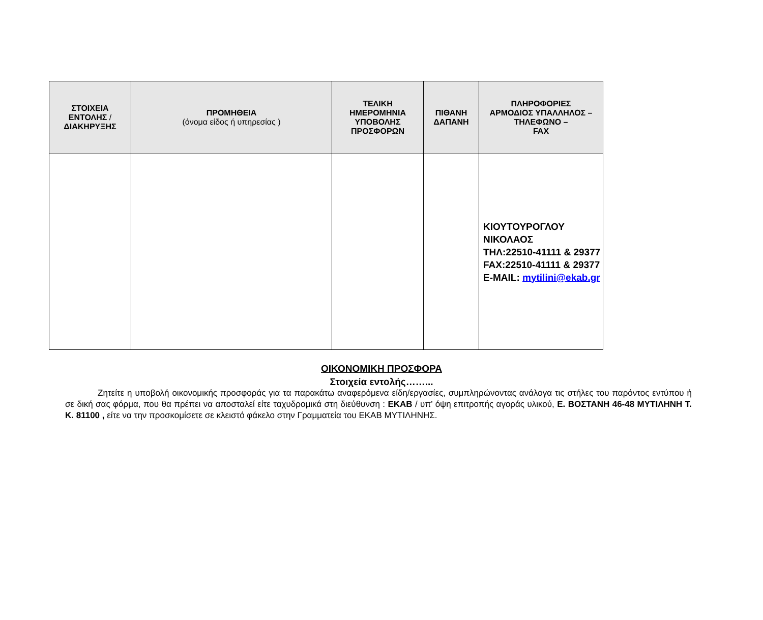| ΣΤΟΙΧΕΙΑ ΕΝΤΟΛΗΣ / ΔΙΑΚΗΡΥΞΗΣ | ΠΡΟΜΗΘΕΙΑ (όνομα είδος ή υπηρεσίας ) | ΤΕΛΙΚΗ ΗΜΕΡΟΜΗΝΙΑ ΥΠΟΒΟΛΗΣ ΠΡΟΣΦΟΡΩΝ | ΠΙΘΑΝΗ ΔΑΠΑΝΗ | ΠΛΗΡΟΦΟΡΙΕΣ ΑΡΜΟΔΙΟΣ ΥΠΑΛΛΗΛΟΣ – ΤΗΛΕΦΩΝΟ – FAX |
| --- | --- | --- | --- | --- |
| | | | | ΚΙΟΥΤΟΥΡΟΓΛΟΥ ΝΙΚΟΛΑΟΣ ΤΗΛ:22510-41111 & 29377 FAX:22510-41111 & 29377 E-MAIL: mytilini@ekab.gr |
ΟΙΚΟΝΟΜΙΚΗ ΠΡΟΣΦΟΡΑ
Στοιχεία εντολής……...
Ζητείτε η υποβολή οικονομικής προσφοράς για τα παρακάτω αναφερόμενα είδη/εργασίες, συμπληρώνοντας ανάλογα τις στήλες του παρόντος εντύπου ή σε δική σας φόρμα, που θα πρέπει να αποσταλεί είτε ταχυδρομικά στη διεύθυνση : ΕΚΑΒ / υπ’ όψη επιτροπής αγοράς υλικού, Ε. ΒΟΣΤΑΝΗ 46-48 ΜΥΤΙΛΗΝΗ Τ. Κ. 81100 , είτε να την προσκομίσετε σε κλειστό φάκελο στην Γραμματεία του ΕΚΑΒ ΜΥΤΙΛΗΝΗΣ.